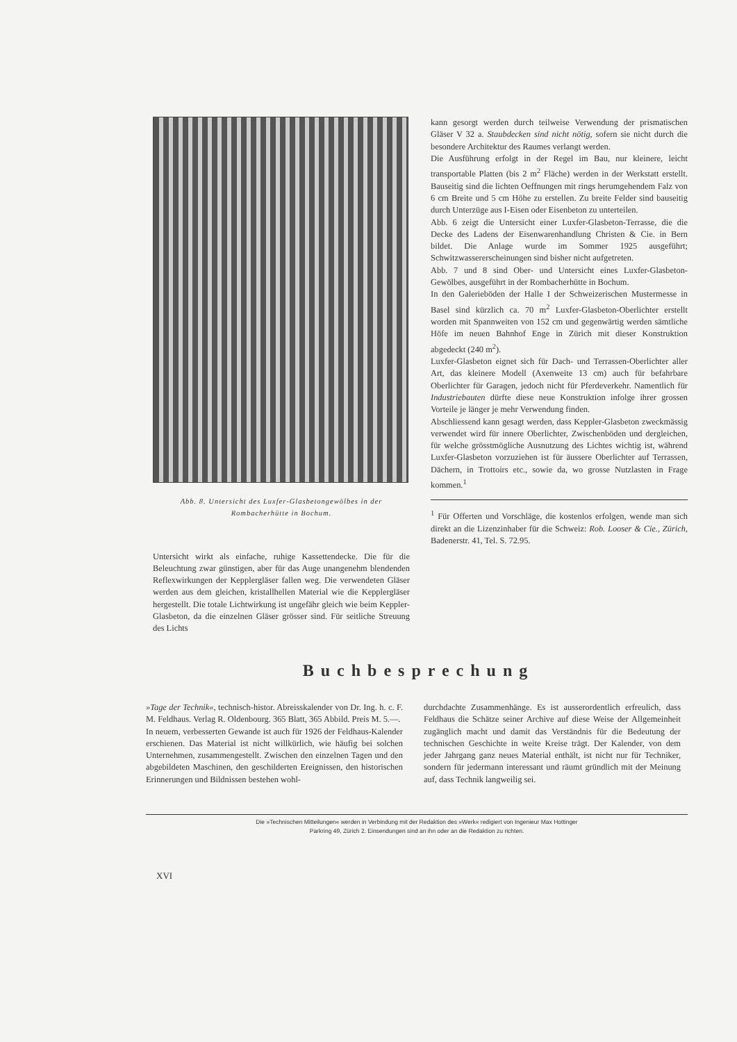Abb. 8. Untersicht des Luxfer-Glasbetongewölbes in der Rombacherhütte in Bochum.
Untersicht wirkt als einfache, ruhige Kassettendecke. Die für die Beleuchtung zwar günstigen, aber für das Auge unangenehm blendenden Reflexwirkungen der Kepplergläser fallen weg. Die verwendeten Gläser werden aus dem gleichen, kristallhellen Material wie die Kepplergläser hergestellt. Die totale Lichtwirkung ist ungefähr gleich wie beim Keppler-Glasbeton, da die einzelnen Gläser grösser sind. Für seitliche Streuung des Lichts
kann gesorgt werden durch teilweise Verwendung der prismatischen Gläser V 32 a. Staubdecken sind nicht nötig, sofern sie nicht durch die besondere Architektur des Raumes verlangt werden.
Die Ausführung erfolgt in der Regel im Bau, nur kleinere, leicht transportable Platten (bis 2 m<sup>2</sup> Fläche) werden in der Werkstatt erstellt. Bauseitig sind die lichten Oeffnungen mit rings herumgehendem Falz von 6 cm Breite und 5 cm Höhe zu erstellen. Zu breite Felder sind bauseitig durch Unterzüge aus I-Eisen oder Eisenbeton zu unterteilen.
Abb. 6 zeigt die Untersicht einer Luxfer-Glasbeton-Terrasse, die die Decke des Ladens der Eisenwarenhandlung Christen & Cie. in Bern bildet. Die Anlage wurde im Sommer 1925 ausgeführt; Schwitzwassererscheinungen sind bisher nicht aufgetreten.
Abb. 7 und 8 sind Ober- und Untersicht eines Luxfer-Glasbeton-Gewölbes, ausgeführt in der Rombacherhütte in Bochum.
In den Galerieböden der Halle I der Schweizerischen Mustermesse in Basel sind kürzlich ca. 70 m<sup>2</sup> Luxfer-Glasbeton-Oberlichter erstellt worden mit Spannweiten von 152 cm und gegenwärtig werden sämtliche Höfe im neuen Bahnhof Enge in Zürich mit dieser Konstruktion abgedeckt (240 m<sup>2</sup>).
Luxfer-Glasbeton eignet sich für Dach- und Terrassen-Oberlichter aller Art, das kleinere Modell (Axenweite 13 cm) auch für befahrbare Oberlichter für Garagen, jedoch nicht für Pferdeverkehr. Namentlich für Industriebauten dürfte diese neue Konstruktion infolge ihrer grossen Vorteile je länger je mehr Verwendung finden.
Abschliessend kann gesagt werden, dass Keppler-Glasbeton zweckmässig verwendet wird für innere Oberlichter, Zwischenböden und dergleichen, für welche grösstmögliche Ausnutzung des Lichtes wichtig ist, während Luxfer-Glasbeton vorzuziehen ist für äussere Oberlichter auf Terrassen, Dächern, in Trottoirs etc., sowie da, wo grosse Nutzlasten in Frage kommen.<sup>1</sup>
<sup>1</sup> Für Offerten und Vorschläge, die kostenlos erfolgen, wende man sich direkt an die Lizenzinhaber für die Schweiz: Rob. Looser & Cie., Zürich, Badenerstr. 41, Tel. S. 72.95.
Buchbesprechung
»Tage der Technik«, technisch-histor. Abreisskalender von Dr. Ing. h. c. F. M. Feldhaus. Verlag R. Oldenbourg. 365 Blatt, 365 Abbild. Preis M. 5.—.
In neuem, verbesserten Gewande ist auch für 1926 der Feldhaus-Kalender erschienen. Das Material ist nicht willkürlich, wie häufig bei solchen Unternehmen, zusammengestellt. Zwischen den einzelnen Tagen und den abgebildeten Maschinen, den geschilderten Ereignissen, den historischen Erinnerungen und Bildnissen bestehen wohl-
durchdachte Zusammenhänge. Es ist ausserordentlich erfreulich, dass Feldhaus die Schätze seiner Archive auf diese Weise der Allgemeinheit zugänglich macht und damit das Verständnis für die Bedeutung der technischen Geschichte in weite Kreise trägt. Der Kalender, von dem jeder Jahrgang ganz neues Material enthält, ist nicht nur für Techniker, sondern für jedermann interessant und räumt gründlich mit der Meinung auf, dass Technik langweilig sei.
Die »Technischen Mitteilungen« werden in Verbindung mit der Redaktion des »Werk« redigiert von Ingenieur Max Hottinger
Parkring 49, Zürich 2. Einsendungen sind an ihn oder an die Redaktion zu richten.
XVI